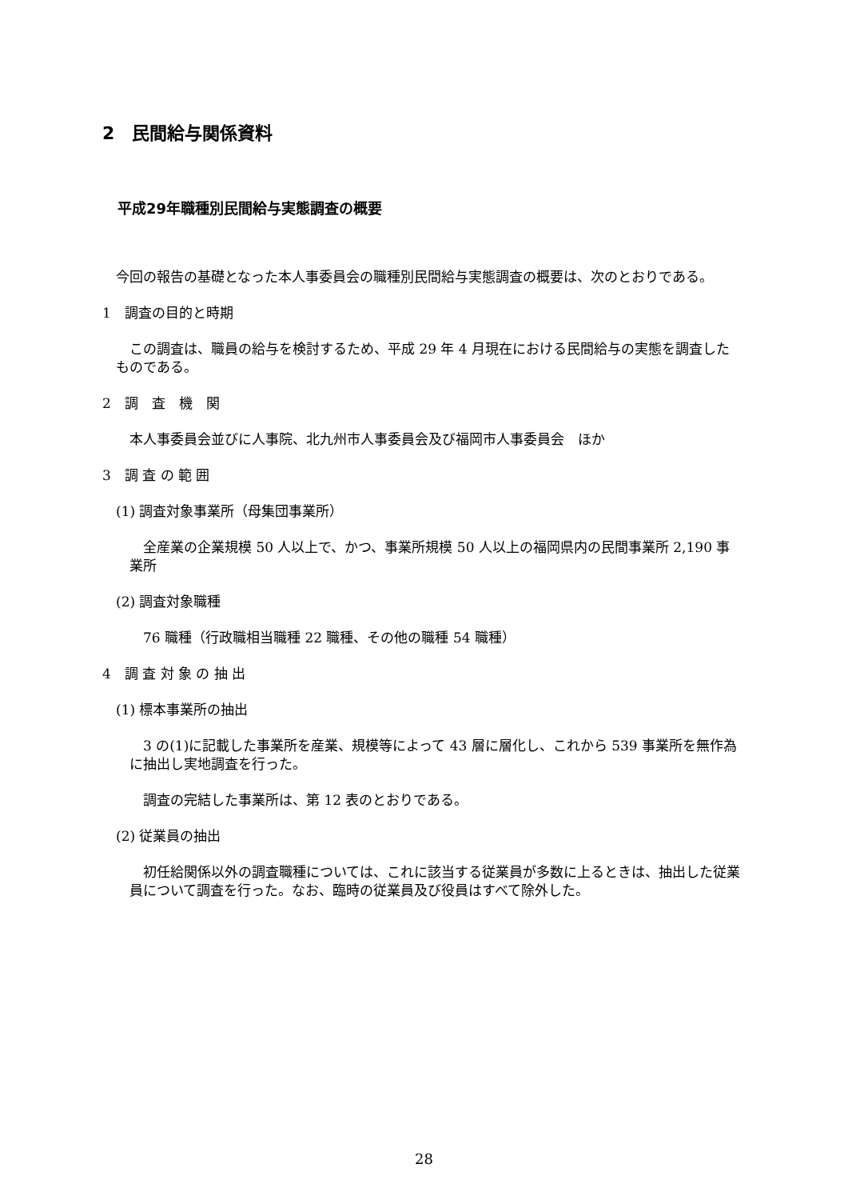2　民間給与関係資料
平成29年職種別民間給与実態調査の概要
今回の報告の基礎となった本人事委員会の職種別民間給与実態調査の概要は、次のとおりである。
1　調査の目的と時期
この調査は、職員の給与を検討するため、平成 29 年 4 月現在における民間給与の実態を調査したものである。
2　調　査　機　関
本人事委員会並びに人事院、北九州市人事委員会及び福岡市人事委員会　ほか
3　調 査 の 範 囲
(1) 調査対象事業所（母集団事業所）
全産業の企業規模 50 人以上で、かつ、事業所規模 50 人以上の福岡県内の民間事業所 2,190 事業所
(2) 調査対象職種
76 職種（行政職相当職種 22 職種、その他の職種 54 職種）
4　調 査 対 象 の 抽 出
(1) 標本事業所の抽出
3 の(1)に記載した事業所を産業、規模等によって 43 層に層化し、これから 539 事業所を無作為に抽出し実地調査を行った。
調査の完結した事業所は、第 12 表のとおりである。
(2) 従業員の抽出
初任給関係以外の調査職種については、これに該当する従業員が多数に上るときは、抽出した従業員について調査を行った。なお、臨時の従業員及び役員はすべて除外した。
28